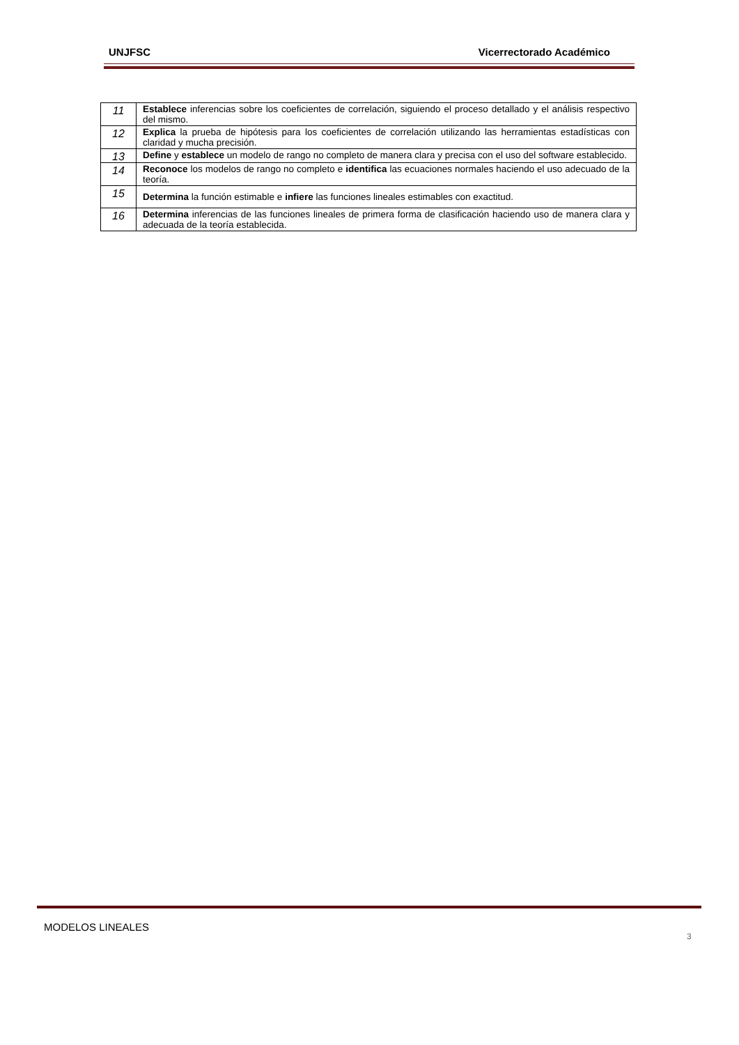UNJFSC Vicerrectorado Académico
| 11 | Establece inferencias sobre los coeficientes de correlación, siguiendo el proceso detallado y el análisis respectivo del mismo. |
| 12 | Explica la prueba de hipótesis para los coeficientes de correlación utilizando las herramientas estadísticas con claridad y mucha precisión. |
| 13 | Define y establece un modelo de rango no completo de manera clara y precisa con el uso del software establecido. |
| 14 | Reconoce los modelos de rango no completo e identifica las ecuaciones normales haciendo el uso adecuado de la teoría. |
| 15 | Determina la función estimable e infiere las funciones lineales estimables con exactitud. |
| 16 | Determina inferencias de las funciones lineales de primera forma de clasificación haciendo uso de manera clara y adecuada de la teoría establecida. |
MODELOS LINEALES
3